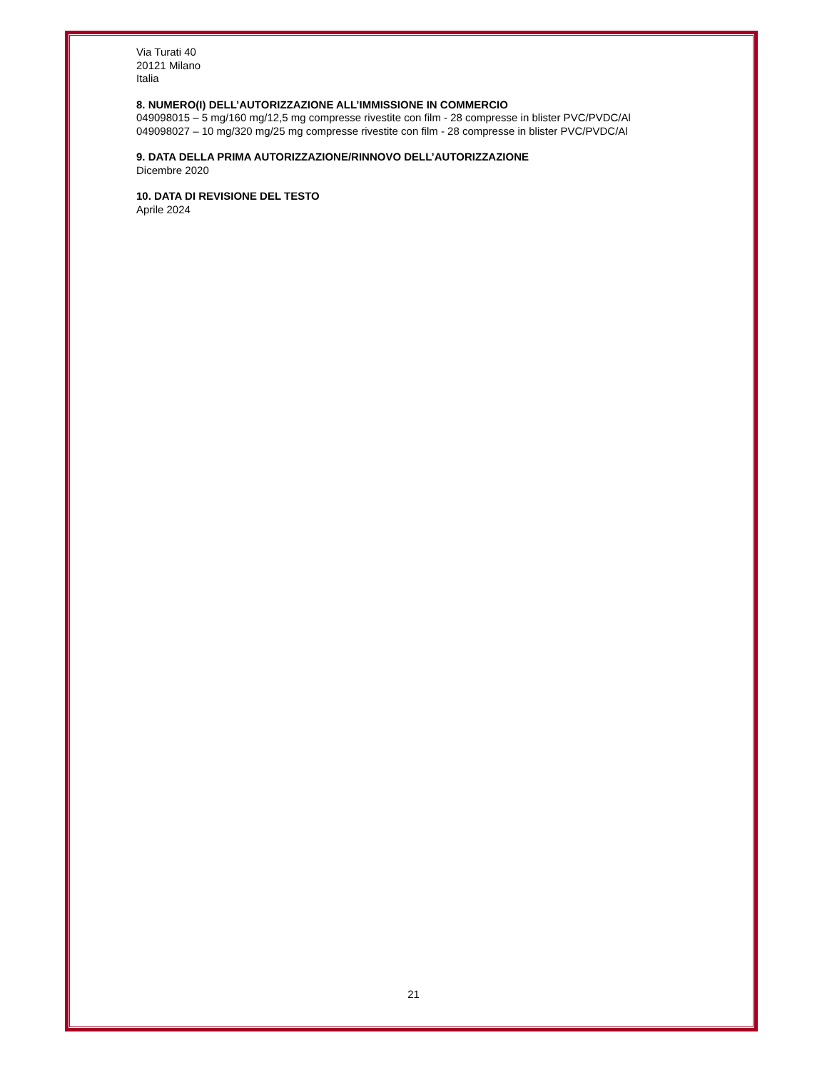Via Turati 40
20121 Milano
Italia
8. NUMERO(I) DELL’AUTORIZZAZIONE ALL’IMMISSIONE IN COMMERCIO
049098015 – 5 mg/160 mg/12,5 mg compresse rivestite con film - 28 compresse in blister PVC/PVDC/Al
049098027 – 10 mg/320 mg/25 mg compresse rivestite con film - 28 compresse in blister PVC/PVDC/Al
9. DATA DELLA PRIMA AUTORIZZAZIONE/RINNOVO DELL’AUTORIZZAZIONE
Dicembre 2020
10. DATA DI REVISIONE DEL TESTO
Aprile 2024
21